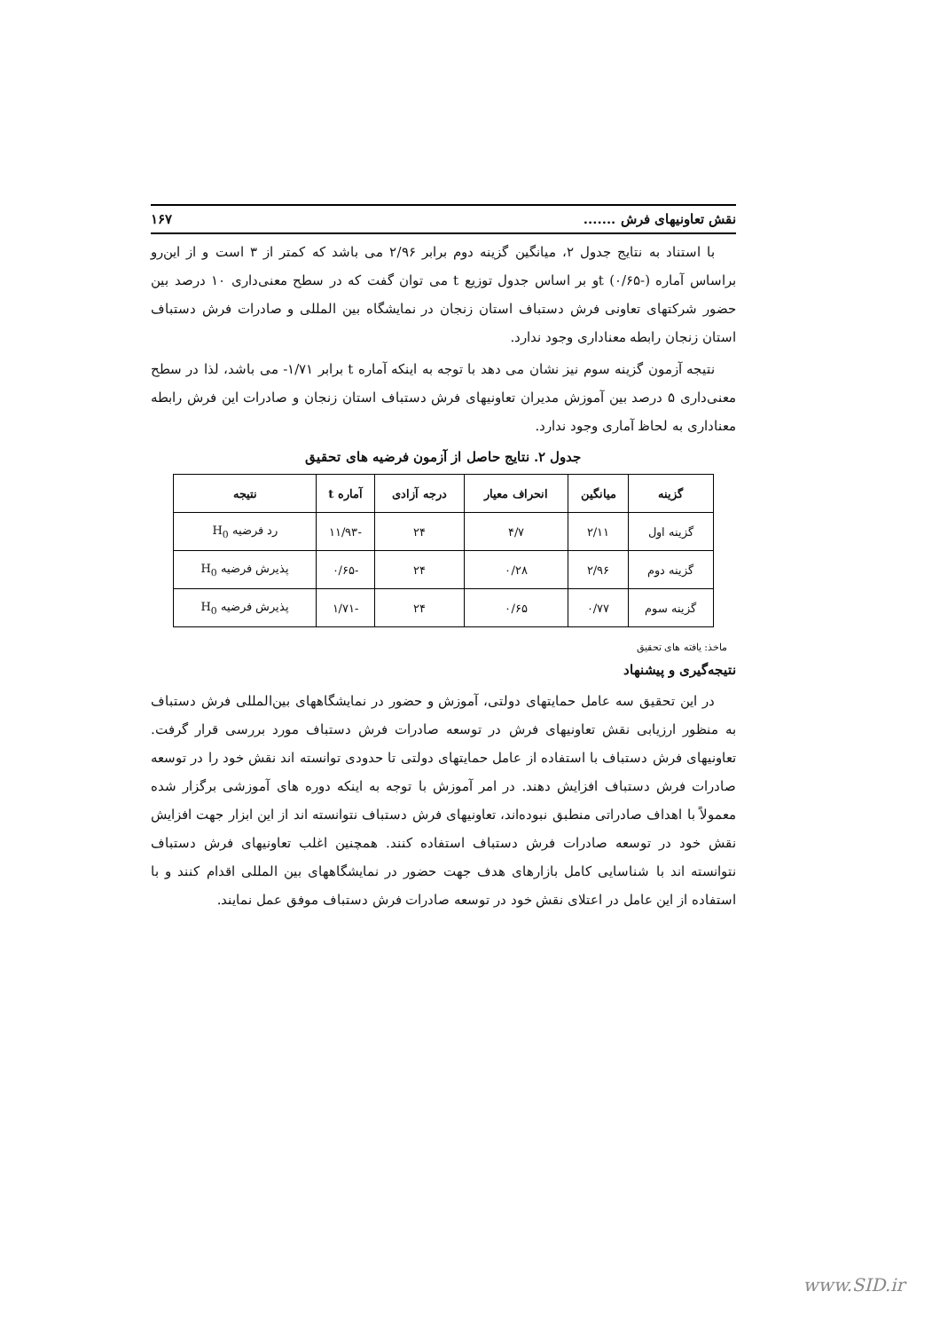نقش تعاونیهای فرش ....... ۱۶۷
با استناد به نتایج جدول ۲، میانگین گزینه دوم برابر ۲/۹۶ می باشد که کمتر از ۳ است و از این‌رو براساس آماره t (۰/۶۵-)و بر اساس جدول توزیع t می توان گفت که در سطح معنی‌داری ۱۰ درصد بین حضور شرکتهای تعاونی فرش دستباف استان زنجان در نمایشگاه بین المللی و صادرات فرش دستباف استان زنجان رابطه معناداری وجود ندارد.
نتیجه آزمون گزینه سوم نیز نشان می دهد با توجه به اینکه آماره t برابر ۱/۷۱- می باشد، لذا در سطح معنی‌داری ۵ درصد بین آموزش مدیران تعاونیهای فرش دستباف استان زنجان و صادرات این فرش رابطه معناداری به لحاظ آماری وجود ندارد.
جدول ۲. نتایج حاصل از آزمون فرضیه های تحقیق
| گزینه | میانگین | انحراف معیار | درجه آزادی | آماره t | نتیجه |
| --- | --- | --- | --- | --- | --- |
| گزینه اول | ۲/۱۱ | ۴/۷ | ۲۴ | -۱۱/۹۳ | رد فرضیه H<sub>0</sub> |
| گزینه دوم | ۲/۹۶ | ۰/۲۸ | ۲۴ | -۰/۶۵ | پذیرش فرضیه H<sub>0</sub> |
| گزینه سوم | ۰/۷۷ | ۰/۶۵ | ۲۴ | -۱/۷۱ | پذیرش فرضیه H<sub>0</sub> |
ماخذ: یافته های تحقیق
نتیجه‌گیری و پیشنهاد
در این تحقیق سه عامل حمایتهای دولتی، آموزش و حضور در نمایشگاههای بین‌المللی فرش دستباف به منظور ارزیابی نقش تعاونیهای فرش در توسعه صادرات فرش دستباف مورد بررسی قرار گرفت. تعاونیهای فرش دستباف با استفاده از عامل حمایتهای دولتی تا حدودی توانسته اند نقش خود را در توسعه صادرات فرش دستباف افزایش دهند. در امر آموزش با توجه به اینکه دوره های آموزشی برگزار شده معمولاً با اهداف صادراتی منطبق نبوده‌اند، تعاونیهای فرش دستباف نتوانسته اند از این ابزار جهت افزایش نقش خود در توسعه صادرات فرش دستباف استفاده کنند. همچنین اغلب تعاونیهای فرش دستباف نتوانسته اند با شناسایی کامل بازارهای هدف جهت حضور در نمایشگاههای بین المللی اقدام کنند و با استفاده از این عامل در اعتلای نقش خود در توسعه صادرات فرش دستباف موفق عمل نمایند.
www.SID.ir